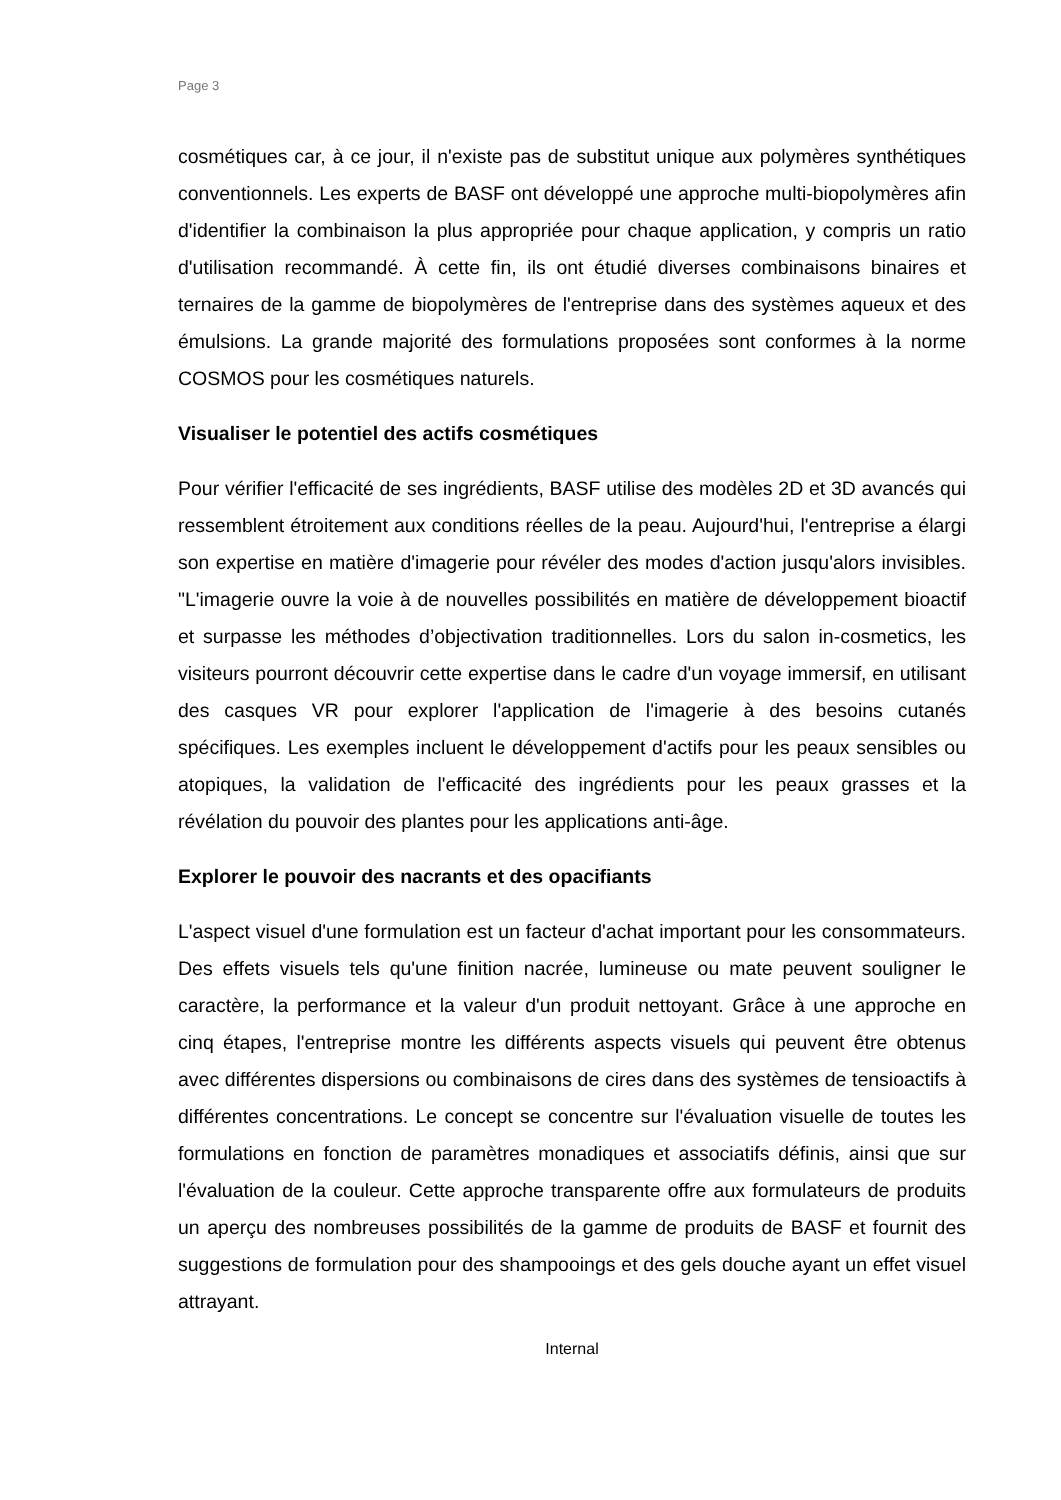Page 3
cosmétiques car, à ce jour, il n'existe pas de substitut unique aux polymères synthétiques conventionnels. Les experts de BASF ont développé une approche multi-biopolymères afin d'identifier la combinaison la plus appropriée pour chaque application, y compris un ratio d'utilisation recommandé. À cette fin, ils ont étudié diverses combinaisons binaires et ternaires de la gamme de biopolymères de l'entreprise dans des systèmes aqueux et des émulsions. La grande majorité des formulations proposées sont conformes à la norme COSMOS pour les cosmétiques naturels.
Visualiser le potentiel des actifs cosmétiques
Pour vérifier l'efficacité de ses ingrédients, BASF utilise des modèles 2D et 3D avancés qui ressemblent étroitement aux conditions réelles de la peau. Aujourd'hui, l'entreprise a élargi son expertise en matière d'imagerie pour révéler des modes d'action jusqu'alors invisibles. "L'imagerie ouvre la voie à de nouvelles possibilités en matière de développement bioactif et surpasse les méthodes d’objectivation traditionnelles. Lors du salon in-cosmetics, les visiteurs pourront découvrir cette expertise dans le cadre d'un voyage immersif, en utilisant des casques VR pour explorer l'application de l'imagerie à des besoins cutanés spécifiques. Les exemples incluent le développement d'actifs pour les peaux sensibles ou atopiques, la validation de l'efficacité des ingrédients pour les peaux grasses et la révélation du pouvoir des plantes pour les applications anti-âge.
Explorer le pouvoir des nacrants et des opacifiants
L'aspect visuel d'une formulation est un facteur d'achat important pour les consommateurs. Des effets visuels tels qu'une finition nacrée, lumineuse ou mate peuvent souligner le caractère, la performance et la valeur d'un produit nettoyant. Grâce à une approche en cinq étapes, l'entreprise montre les différents aspects visuels qui peuvent être obtenus avec différentes dispersions ou combinaisons de cires dans des systèmes de tensioactifs à différentes concentrations. Le concept se concentre sur l'évaluation visuelle de toutes les formulations en fonction de paramètres monadiques et associatifs définis, ainsi que sur l'évaluation de la couleur. Cette approche transparente offre aux formulateurs de produits un aperçu des nombreuses possibilités de la gamme de produits de BASF et fournit des suggestions de formulation pour des shampooings et des gels douche ayant un effet visuel attrayant.
Internal